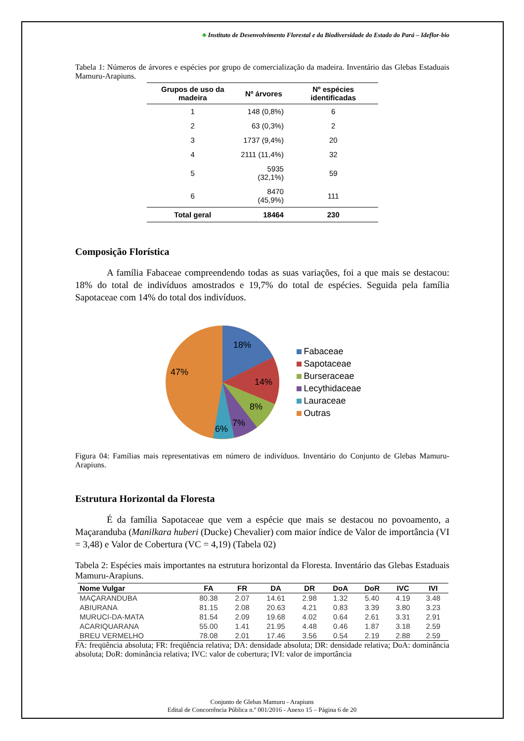♣ Instituto de Desenvolvimento Florestal e da Biodiversidade do Estado do Pará – Ideflor-bio
Tabela 1: Números de árvores e espécies por grupo de comercialização da madeira. Inventário das Glebas Estaduais Mamuru-Arapiuns.
| Grupos de uso da madeira | Nº árvores | Nº espécies identificadas |
| --- | --- | --- |
| 1 | 148 (0,8%) | 6 |
| 2 | 63 (0,3%) | 2 |
| 3 | 1737 (9,4%) | 20 |
| 4 | 2111 (11,4%) | 32 |
| 5 | 5935 (32,1%) | 59 |
| 6 | 8470 (45,9%) | 111 |
| Total geral | 18464 | 230 |
Composição Florística
A família Fabaceae compreendendo todas as suas variações, foi a que mais se destacou: 18% do total de indivíduos amostrados e 19,7% do total de espécies. Seguida pela família Sapotaceae com 14% do total dos indivíduos.
18%
14%
8%
7%
6%
47%
Fabaceae
Sapotaceae
Burseraceae
Lecythidaceae
Lauraceae
Outras
Figura 04: Famílias mais representativas em número de indivíduos. Inventário do Conjunto de Glebas Mamuru-Arapiuns.
Estrutura Horizontal da Floresta
É da família Sapotaceae que vem a espécie que mais se destacou no povoamento, a Maçaranduba (Manilkara huberi (Ducke) Chevalier) com maior índice de Valor de importância (VI = 3,48) e Valor de Cobertura (VC = 4,19) (Tabela 02)
Tabela 2: Espécies mais importantes na estrutura horizontal da Floresta. Inventário das Glebas Estaduais Mamuru-Arapiuns.
| Nome Vulgar | FA | FR | DA | DR | DoA | DoR | IVC | IVI |
| --- | --- | --- | --- | --- | --- | --- | --- | --- |
| MAÇARANDUBA | 80.38 | 2.07 | 14.61 | 2.98 | 1.32 | 5.40 | 4.19 | 3.48 |
| ABIURANA | 81.15 | 2.08 | 20.63 | 4.21 | 0.83 | 3.39 | 3.80 | 3.23 |
| MURUCI-DA-MATA | 81.54 | 2.09 | 19.68 | 4.02 | 0.64 | 2.61 | 3.31 | 2.91 |
| ACARIQUARANA | 55.00 | 1.41 | 21.95 | 4.48 | 0.46 | 1.87 | 3.18 | 2.59 |
| BREU VERMELHO | 78.08 | 2.01 | 17.46 | 3.56 | 0.54 | 2.19 | 2.88 | 2.59 |
FA: freqüência absoluta; FR: freqüência relativa; DA: densidade absoluta; DR: densidade relativa; DoA: dominância absoluta; DoR: dominância relativa; IVC: valor de cobertura; IVI: valor de importância
Conjunto de Glebas Mamuru - Arapiuns
Edital de Concorrência Pública n.º 001/2016 - Anexo 15 – Página 6 de 20